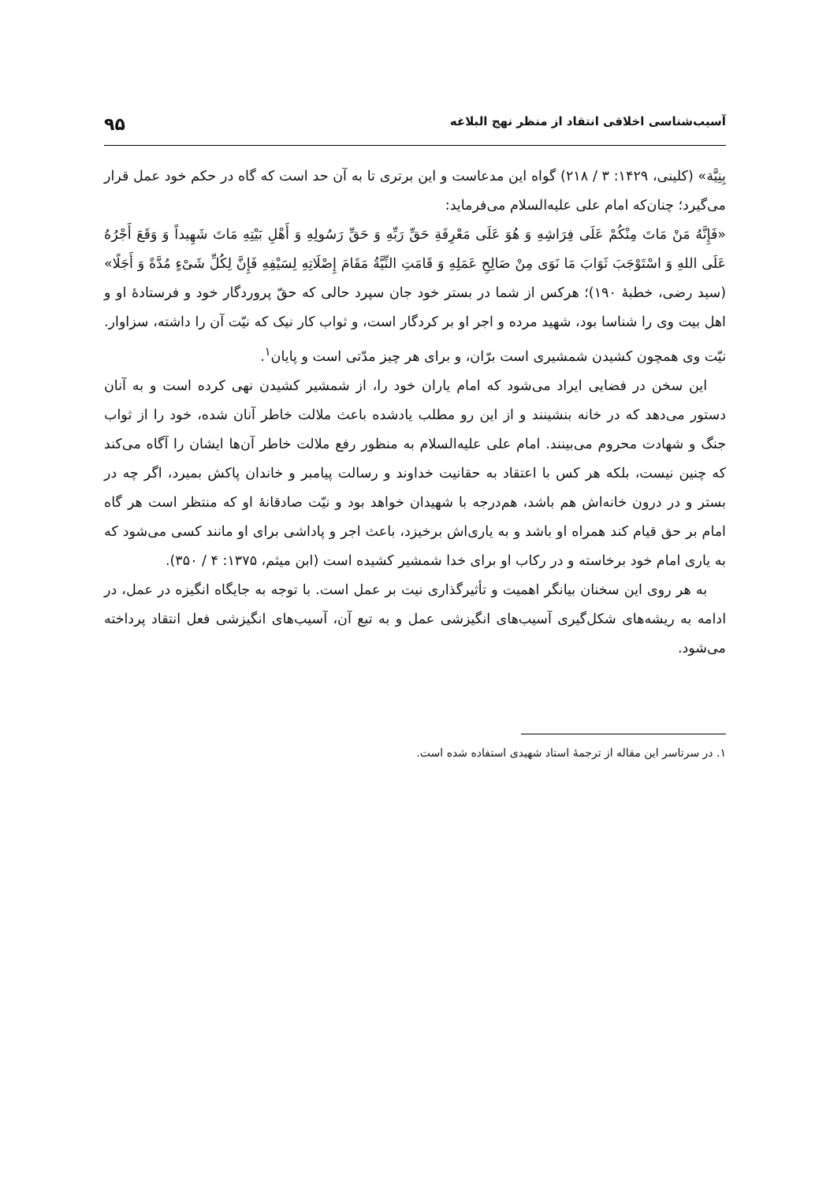آسیب‌شناسی اخلاقی انتقاد از منظر نهج البلاغه ۹۵
بِنِیَّة» (کلینی، ۱۴۲۹: ۳ / ۲۱۸) گواه این مدعاست و این برتری تا به آن حد است که گاه در حکم خود عمل قرار می‌گیرد؛ چنان‌که امام علی علیه‌السلام می‌فرماید:
«فَإِنَّهُ مَنْ مَاتَ مِنْکُمْ عَلَی فِرَاشِهِ وَ هُوَ عَلَی مَعْرِفَةِ حَقِّ رَبِّهِ وَ حَقِّ رَسُولِهِ وَ أَهْلِ بَیْتِهِ مَاتَ شَهِیداً وَ وَقَعَ أَجْرُهُ عَلَی اللهِ وَ اسْتَوْجَبَ ثَوَابَ مَا نَوَی مِنْ صَالِحِ عَمَلِهِ وَ قَامَتِ النِّیَّةُ مَقَامَ إِصْلَاتِهِ لِسَیْفِهِ فَإِنَّ لِکُلِّ شَیْءٍ مُدَّةً وَ أَجَلًا» (سید رضی، خطبهٔ ۱۹۰)؛ هرکس از شما در بستر خود جان سپرد حالی که حقّ پروردگار خود و فرستادهٔ او و اهل بیت وی را شناسا بود، شهید مرده و اجر او بر کردگار است، و ثواب کار نیک که نیّت آن را داشته، سزاوار. نیّت وی همچون کشیدن شمشیری است برّان، و برای هر چیز مدّتی است و پایان<sup>۱</sup>.
این سخن در فضایی ایراد می‌شود که امام یاران خود را، از شمشیر کشیدن نهی کرده است و به آنان دستور می‌دهد که در خانه بنشینند و از این رو مطلب یادشده باعث ملالت خاطر آنان شده، خود را از ثواب جنگ و شهادت محروم می‌بینند. امام علی علیه‌السلام به منظور رفع ملالت خاطر آن‌ها ایشان را آگاه می‌کند که چنین نیست، بلکه هر کس با اعتقاد به حقانیت خداوند و رسالت پیامبر و خاندان پاکش بمیرد، اگر چه در بستر و در درون خانه‌اش هم باشد، هم‌درجه با شهیدان خواهد بود و نیّت صادقانهٔ او که منتظر است هر گاه امام بر حق قیام کند همراه او باشد و به یاری‌اش برخیزد، باعث اجر و پاداشی برای او مانند کسی می‌شود که به یاری امام خود برخاسته و در رکاب او برای خدا شمشیر کشیده است (ابن میثم، ۱۳۷۵: ۴ / ۳۵۰).
به هر روی این سخنان بیانگر اهمیت و تأثیرگذاری نیت بر عمل است. با توجه به جایگاه انگیزه در عمل، در ادامه به ریشه‌های شکل‌گیری آسیب‌های انگیزشی عمل و به تبع آن، آسیب‌های انگیزشی فعل انتقاد پرداخته می‌شود.
۱. در سرتاسر این مقاله از ترجمهٔ استاد شهیدی استفاده شده است.